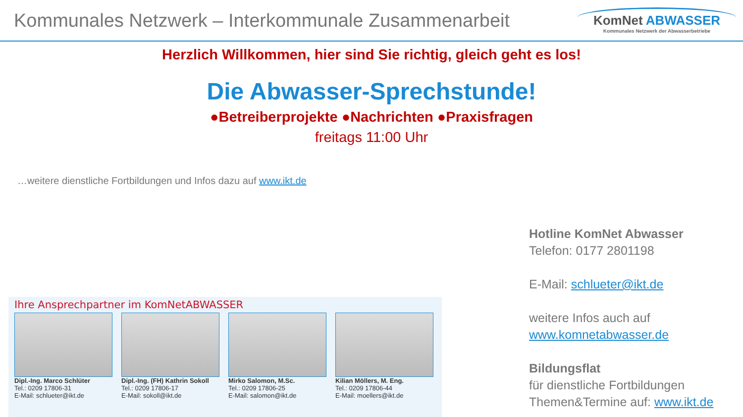Kommunales Netzwerk – Interkommunale Zusammenarbeit
KomNet ABWASSER
Kommunales Netzwerk der Abwasserbetriebe
Herzlich Willkommen, hier sind Sie richtig, gleich geht es los!
Die Abwasser-Sprechstunde!
●Betreiberprojekte ●Nachrichten ●Praxisfragen
freitags 11:00 Uhr
…weitere dienstliche Fortbildungen und Infos dazu auf www.ikt.de
Ihre Ansprechpartner im KomNetABWASSER
Dipl.-Ing. Marco Schlüter
Tel.: 0209 17806-31
E-Mail: schlueter@ikt.de
Dipl.-Ing. (FH) Kathrin Sokoll
Tel.: 0209 17806-17
E-Mail: sokoll@ikt.de
Mirko Salomon, M.Sc.
Tel.: 0209 17806-25
E-Mail: salomon@ikt.de
Kilian Möllers, M. Eng.
Tel.: 0209 17806-44
E-Mail: moellers@ikt.de
Hotline KomNet Abwasser
Telefon: 0177 2801198
E-Mail: schlueter@ikt.de
weitere Infos auch auf
www.komnetabwasser.de
Bildungsflat
für dienstliche Fortbildungen
Themen&Termine auf: www.ikt.de